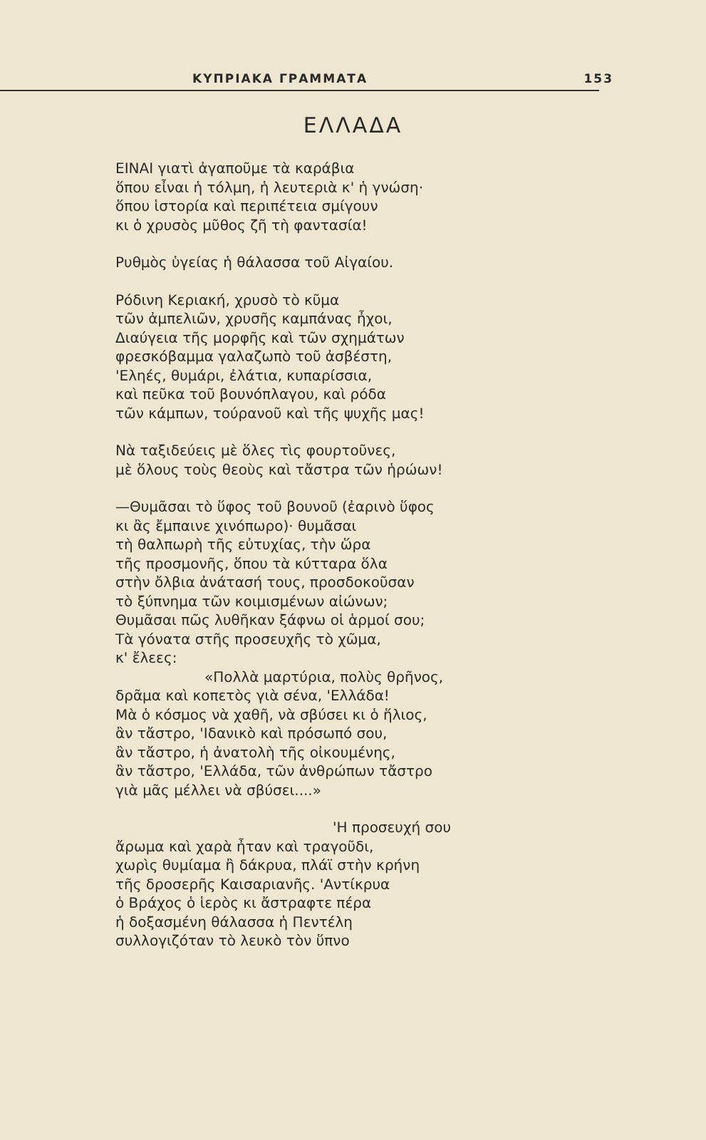ΚΥΠΡΙΑΚΑ ΓΡΑΜΜΑΤΑ 153
ΕΛΛΑΔΑ
ΕΙΝΑΙ γιατὶ ἀγαποῦμε τὰ καράβια
ὅπου εἶναι ἡ τόλμη, ἡ λευτεριὰ κ' ἡ γνώση·
ὅπου ἱστορία καὶ περιπέτεια σμίγουν
κι ὁ χρυσὸς μῦθος ζῆ τὴ φαντασία!
Ρυθμὸς ὑγείας ἡ θάλασσα τοῦ Αἰγαίου.
Ρόδινη Κεριακή, χρυσὸ τὸ κῦμα
τῶν ἀμπελιῶν, χρυσῆς καμπάνας ἦχοι,
Διαύγεια τῆς μορφῆς καὶ τῶν σχημάτων
φρεσκόβαμμα γαλαζωπὸ τοῦ ἀσβέστη,
'Εληές, θυμάρι, ἐλάτια, κυπαρίσσια,
καὶ πεῦκα τοῦ βουνόπλαγου, καὶ ρόδα
τῶν κάμπων, τούρανοῦ καὶ τῆς ψυχῆς μας!
Νὰ ταξιδεύεις μὲ ὅλες τὶς φουρτοῦνες,
μὲ ὅλους τοὺς θεοὺς καὶ τἄστρα τῶν ἡρώων!
—Θυμᾶσαι τὸ ὕφος τοῦ βουνοῦ (ἐαρινὸ ὕφος
κι ἂς ἔμπαινε χινόπωρο)· θυμᾶσαι
τὴ θαλπωρὴ τῆς εὐτυχίας, τὴν ὥρα
τῆς προσμονῆς, ὅπου τὰ κύτταρα ὅλα
στὴν ὄλβια ἀνάτασή τους, προσδοκοῦσαν
τὸ ξύπνημα τῶν κοιμισμένων αἰώνων;
Θυμᾶσαι πῶς λυθῆκαν ξάφνω οἱ ἁρμοί σου;
Τὰ γόνατα στῆς προσευχῆς τὸ χῶμα,
κ' ἔλεες:
«Πολλὰ μαρτύρια, πολὺς θρῆνος,
δρᾶμα καὶ κοπετὸς γιὰ σένα, 'Ελλάδα!
Μὰ ὁ κόσμος νὰ χαθῆ, νὰ σβύσει κι ὁ ἥλιος,
ἂν τἄστρο, 'Ιδανικὸ καὶ πρόσωπό σου,
ἂν τἄστρο, ἡ ἀνατολὴ τῆς οἰκουμένης,
ἂν τἄστρο, 'Ελλάδα, τῶν ἀνθρώπων τἄστρο
γιὰ μᾶς μέλλει νὰ σβύσει....»
'Η προσευχή σου
ἄρωμα καὶ χαρὰ ἦταν καὶ τραγοῦδι,
χωρὶς θυμίαμα ἢ δάκρυα, πλάϊ στὴν κρήνη
τῆς δροσερῆς Καισαριανῆς. 'Αντίκρυα
ὁ Βράχος ὁ ἱερὸς κι ἄστραφτε πέρα
ἡ δοξασμένη θάλασσα ἡ Πεντέλη
συλλογιζόταν τὸ λευκὸ τὸν ὕπνο